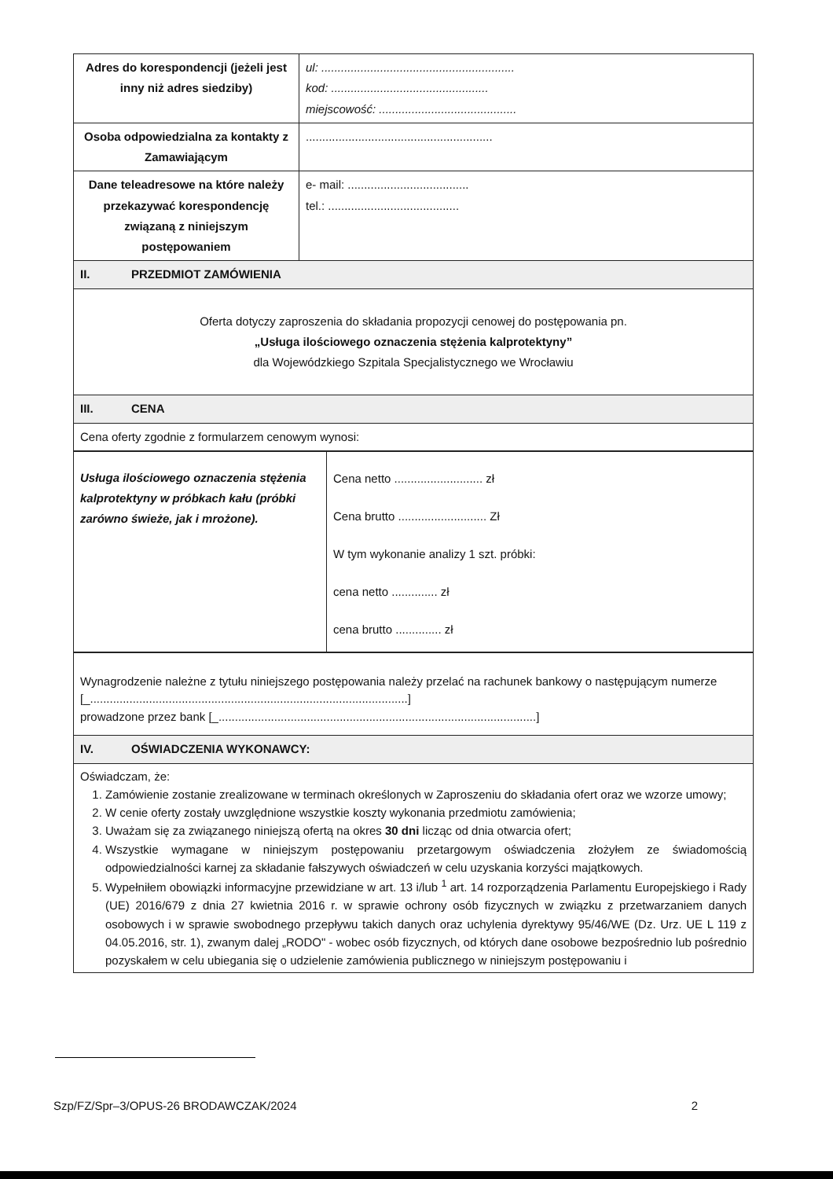| Adres do korespondencji (jeżeli jest inny niż adres siedziby) | ul: ........................................................... kod: ................................................ miejscowość: .......................................... |
| Osoba odpowiedzialna za kontakty z Zamawiającym | ......................................................... |
| Dane teleadresowe na które należy przekazywać korespondencję związaną z niniejszym postępowaniem | e- mail: ..................................... tel.: ........................................ |
| II. PRZEDMIOT ZAMÓWIENIA | |
| Oferta dotyczy zaproszenia do składania propozycji cenowej do postępowania pn. „Usługa ilościowego oznaczenia stężenia kalprotektyny” dla Wojewódzkiego Szpitala Specjalistycznego we Wrocławiu | |
| III. CENA | |
| Cena oferty zgodnie z formularzem cenowym wynosi: | |
| Usługa ilościowego oznaczenia stężenia kalprotektyny w próbkach kału (próbki zarówno świeże, jak i mrożone). | Cena netto ........................... zł Cena brutto ........................... Zł W tym wykonanie analizy 1 szt. próbki: cena netto .............. zł cena brutto .............. zł |
| Wynagrodzenie należne z tytułu niniejszego postępowania należy przelać na rachunek bankowy o następującym numerze [_.................................................................................................] prowadzone przez bank [_.................................................................................................] |
| IV. OŚWIADCZENIA WYKONAWCY: |
| Oświadczam, że: 1. Zamówienie zostanie zrealizowane w terminach określonych w Zaproszeniu do składania ofert oraz we wzorze umowy; 2. W cenie oferty zostały uwzględnione wszystkie koszty wykonania przedmiotu zamówienia; 3. Uważam się za związanego niniejszą ofertą na okres 30 dni licząc od dnia otwarcia ofert; 4. Wszystkie wymagane w niniejszym postępowaniu przetargowym oświadczenia złożyłem ze świadomością odpowiedzialności karnej za składanie fałszywych oświadczeń w celu uzyskania korzyści majątkowych. 5. Wypełniłem obowiązki informacyjne przewidziane w art. 13 i/lub <sup>1</sup> art. 14 rozporządzenia Parlamentu Europejskiego i Rady (UE) 2016/679 z dnia 27 kwietnia 2016 r. w sprawie ochrony osób fizycznych w związku z przetwarzaniem danych osobowych i w sprawie swobodnego przepływu takich danych oraz uchylenia dyrektywy 95/46/WE (Dz. Urz. UE L 119 z 04.05.2016, str. 1), zwanym dalej „RODO" - wobec osób fizycznych, od których dane osobowe bezpośrednio lub pośrednio pozyskałem w celu ubiegania się o udzielenie zamówienia publicznego w niniejszym postępowaniu i |
Szp/FZ/Spr–3/OPUS-26 BRODAWCZAK/2024 2